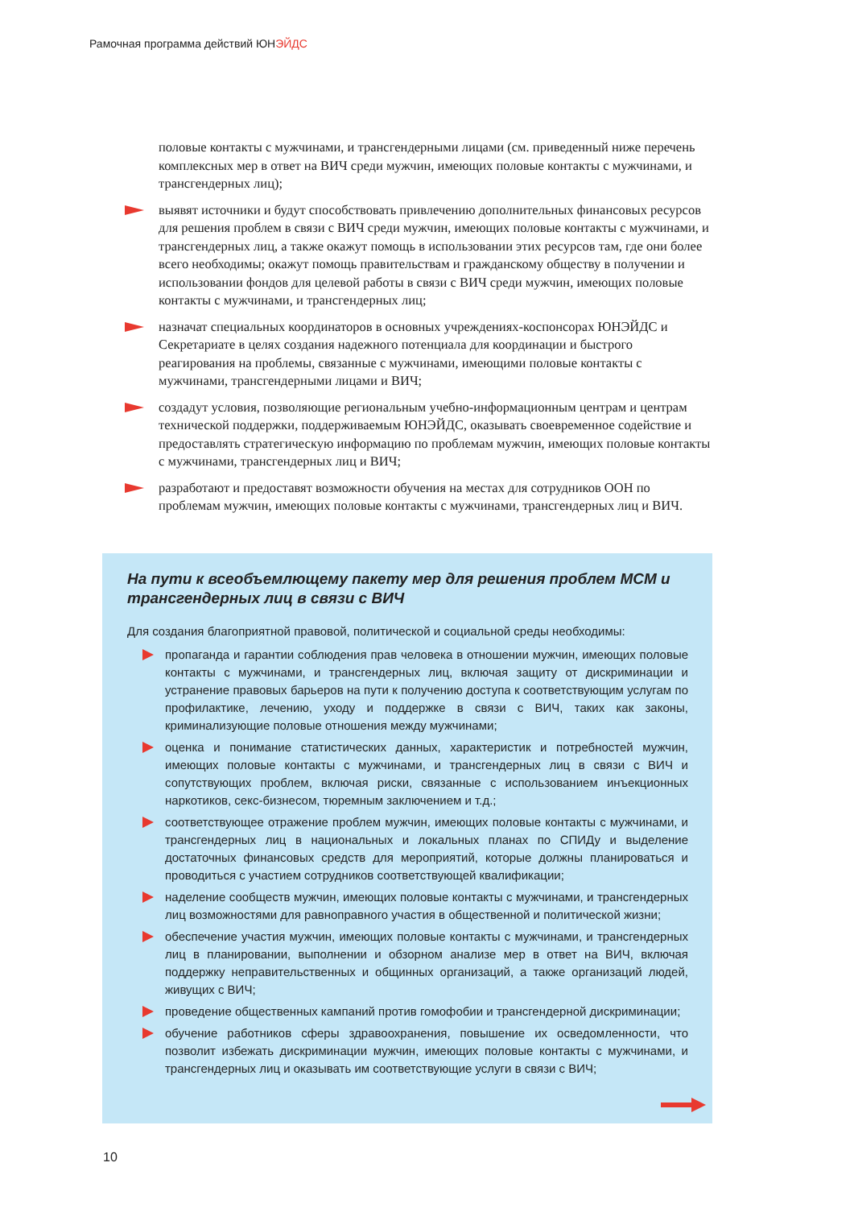Рамочная программа действий ЮНЭЙДС
половые контакты с мужчинами, и трансгендерными лицами (см. приведенный ниже перечень комплексных мер в ответ на ВИЧ среди мужчин, имеющих половые контакты с мужчинами, и трансгендерных лиц);
выявят источники и будут способствовать привлечению дополнительных финансовых ресурсов для решения проблем в связи с ВИЧ среди мужчин, имеющих половые контакты с мужчинами, и трансгендерных лиц, а также окажут помощь в использовании этих ресурсов там, где они более всего необходимы; окажут помощь правительствам и гражданскому обществу в получении и использовании фондов для целевой работы в связи с ВИЧ среди мужчин, имеющих половые контакты с мужчинами, и трансгендерных лиц;
назначат специальных координаторов в основных учреждениях-коспонсорах ЮНЭЙДС и Секретариате в целях создания надежного потенциала для координации и быстрого реагирования на проблемы, связанные с мужчинами, имеющими половые контакты с мужчинами, трансгендерными лицами и ВИЧ;
создадут условия, позволяющие региональным учебно-информационным центрам и центрам технической поддержки, поддерживаемым ЮНЭЙДС, оказывать своевременное содействие и предоставлять стратегическую информацию по проблемам мужчин, имеющих половые контакты с мужчинами, трансгендерных лиц и ВИЧ;
разработают и предоставят возможности обучения на местах для сотрудников ООН по проблемам мужчин, имеющих половые контакты с мужчинами, трансгендерных лиц и ВИЧ.
На пути к всеобъемлющему пакету мер для решения проблем МСМ и трансгендерных лиц в связи с ВИЧ
Для создания благоприятной правовой, политической и социальной среды необходимы:
пропаганда и гарантии соблюдения прав человека в отношении мужчин, имеющих половые контакты с мужчинами, и трансгендерных лиц, включая защиту от дискриминации и устранение правовых барьеров на пути к получению доступа к соответствующим услугам по профилактике, лечению, уходу и поддержке в связи с ВИЧ, таких как законы, криминализующие половые отношения между мужчинами;
оценка и понимание статистических данных, характеристик и потребностей мужчин, имеющих половые контакты с мужчинами, и трансгендерных лиц в связи с ВИЧ и сопутствующих проблем, включая риски, связанные с использованием инъекционных наркотиков, секс-бизнесом, тюремным заключением и т.д.;
соответствующее отражение проблем мужчин, имеющих половые контакты с мужчинами, и трансгендерных лиц в национальных и локальных планах по СПИДу и выделение достаточных финансовых средств для мероприятий, которые должны планироваться и проводиться с участием сотрудников соответствующей квалификации;
наделение сообществ мужчин, имеющих половые контакты с мужчинами, и трансгендерных лиц возможностями для равноправного участия в общественной и политической жизни;
обеспечение участия мужчин, имеющих половые контакты с мужчинами, и трансгендерных лиц в планировании, выполнении и обзорном анализе мер в ответ на ВИЧ, включая поддержку неправительственных и общинных организаций, а также организаций людей, живущих с ВИЧ;
проведение общественных кампаний против гомофобии и трансгендерной дискримина­ции;
обучение работников сферы здравоохранения, повышение их осведомленности, что позволит избежать дискриминации мужчин, имеющих половые контакты с мужчинами, и трансгендерных лиц и оказывать им соответствующие услуги в связи с ВИЧ;
10